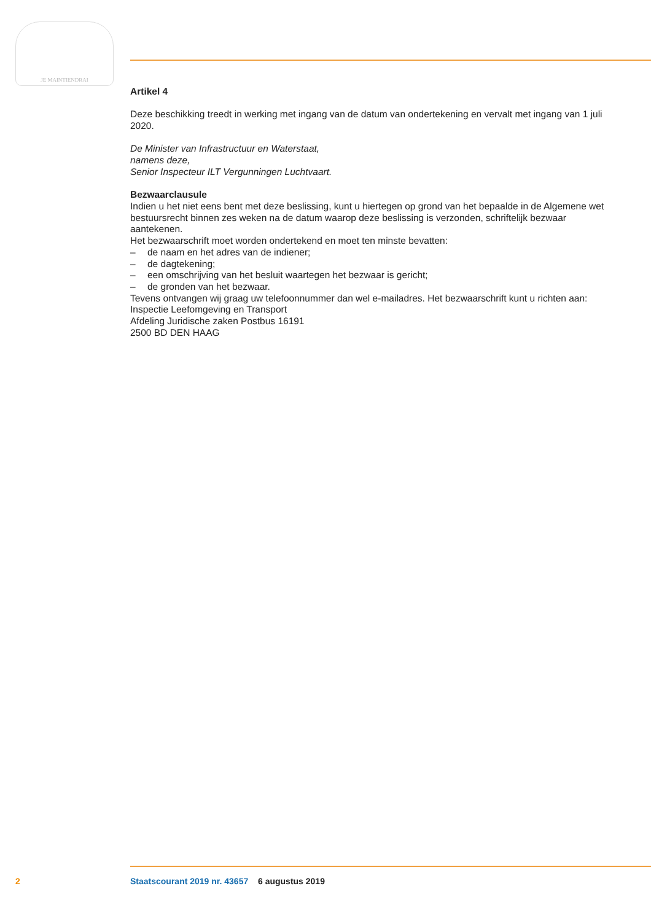JE MAINTIENDRAI
Artikel 4
Deze beschikking treedt in werking met ingang van de datum van ondertekening en vervalt met ingang van 1 juli 2020.
De Minister van Infrastructuur en Waterstaat,
namens deze,
Senior Inspecteur ILT Vergunningen Luchtvaart.
Bezwaarclausule
Indien u het niet eens bent met deze beslissing, kunt u hiertegen op grond van het bepaalde in de Algemene wet bestuursrecht binnen zes weken na de datum waarop deze beslissing is verzonden, schriftelijk bezwaar aantekenen.
Het bezwaarschrift moet worden ondertekend en moet ten minste bevatten:
– de naam en het adres van de indiener;
– de dagtekening;
– een omschrijving van het besluit waartegen het bezwaar is gericht;
– de gronden van het bezwaar.
Tevens ontvangen wij graag uw telefoonnummer dan wel e-mailadres. Het bezwaarschrift kunt u richten aan:
Inspectie Leefomgeving en Transport
Afdeling Juridische zaken Postbus 16191
2500 BD DEN HAAG
2 Staatscourant 2019 nr. 43657 6 augustus 2019